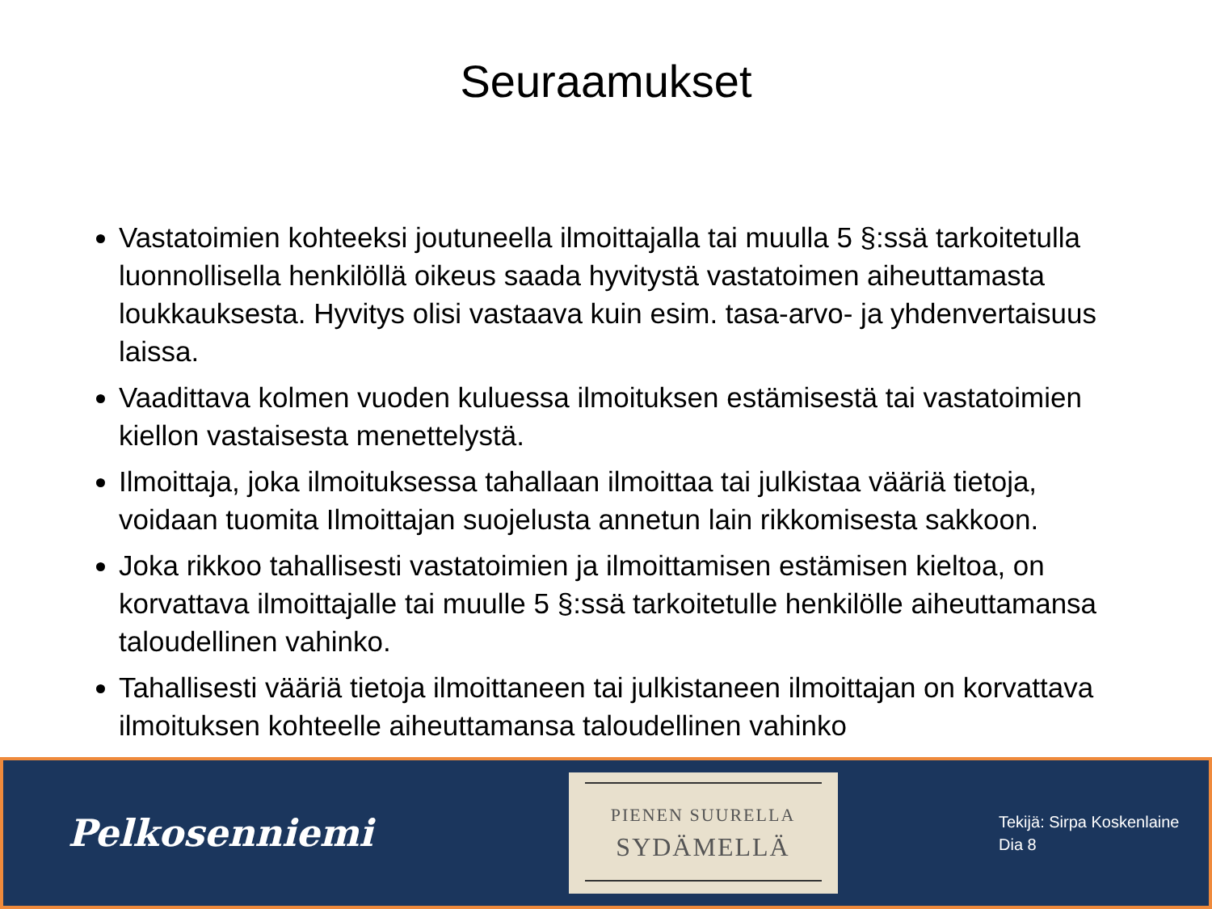Seuraamukset
Vastatoimien kohteeksi joutuneella ilmoittajalla tai muulla 5 §:ssä tarkoitetulla luonnollisella henkilöllä oikeus saada hyvitystä vastatoimen aiheuttamasta loukkauksesta. Hyvitys olisi vastaava kuin esim. tasa-arvo- ja yhdenvertaisuus laissa.
Vaadittava kolmen vuoden kuluessa ilmoituksen estämisestä tai vastatoimien kiellon vastaisesta menettelystä.
Ilmoittaja, joka ilmoituksessa tahallaan ilmoittaa tai julkistaa vääriä tietoja, voidaan tuomita Ilmoittajan suojelusta annetun lain rikkomisesta sakkoon.
Joka rikkoo tahallisesti vastatoimien ja ilmoittamisen estämisen kieltoa, on korvattava ilmoittajalle tai muulle 5 §:ssä tarkoitetulle henkilölle aiheuttamansa taloudellinen vahinko.
Tahallisesti vääriä tietoja ilmoittaneen tai julkistaneen ilmoittajan on korvattava ilmoituksen kohteelle aiheuttamansa taloudellinen vahinko
Pelkosenniemi
PIENEN SUURELLA
SYDÄMELLÄ
Tekijä: Sirpa Koskenlaine
Dia 8